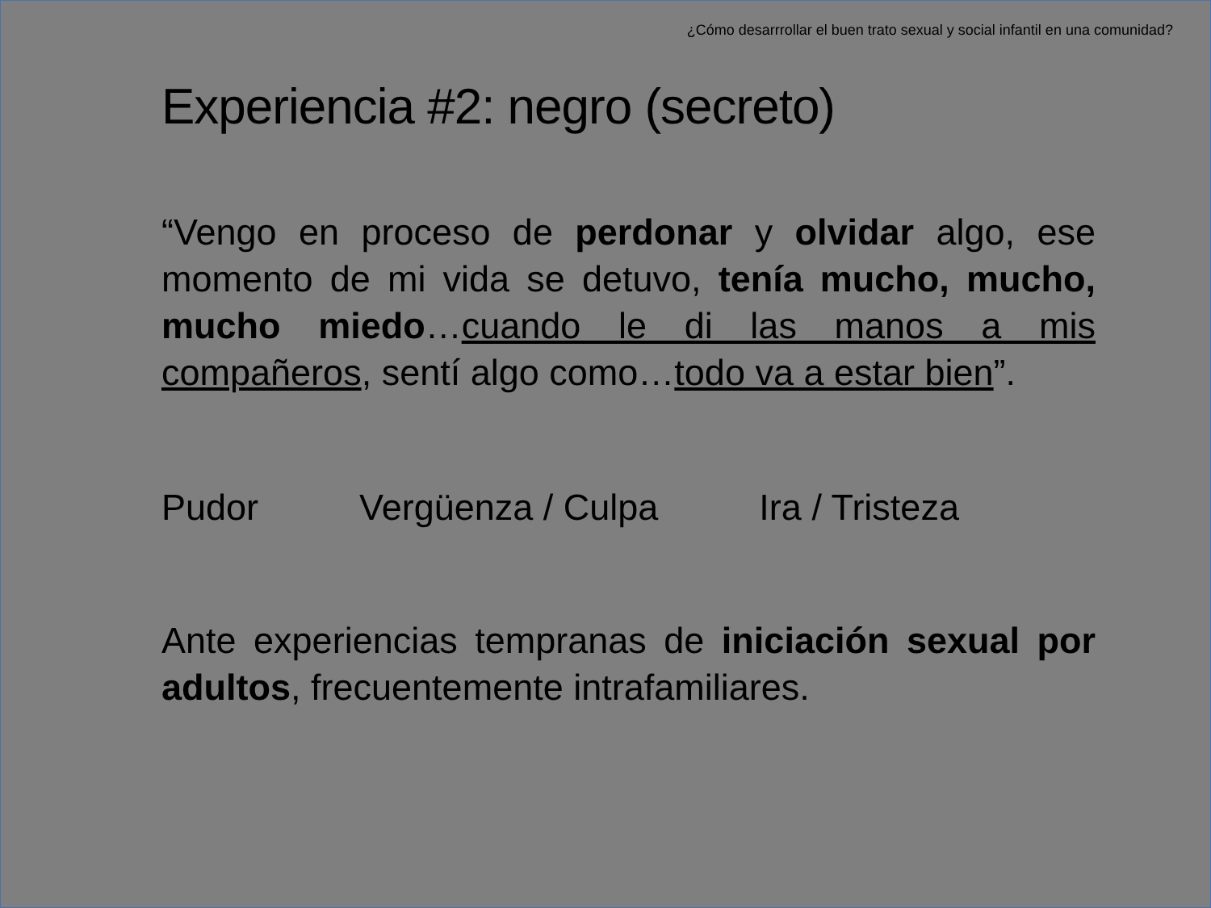¿Cómo desarrrollar el buen trato sexual y social infantil en una comunidad?
Experiencia #2: negro (secreto)
“Vengo en proceso de perdonar y olvidar algo, ese momento de mi vida se detuvo, tenía mucho, mucho, mucho miedo…cuando le di las manos a mis compañeros, sentí algo como…todo va a estar bien”.
Pudor Vergüenza / Culpa Ira / Tristeza
Ante experiencias tempranas de iniciación sexual por adultos, frecuentemente intrafamiliares.